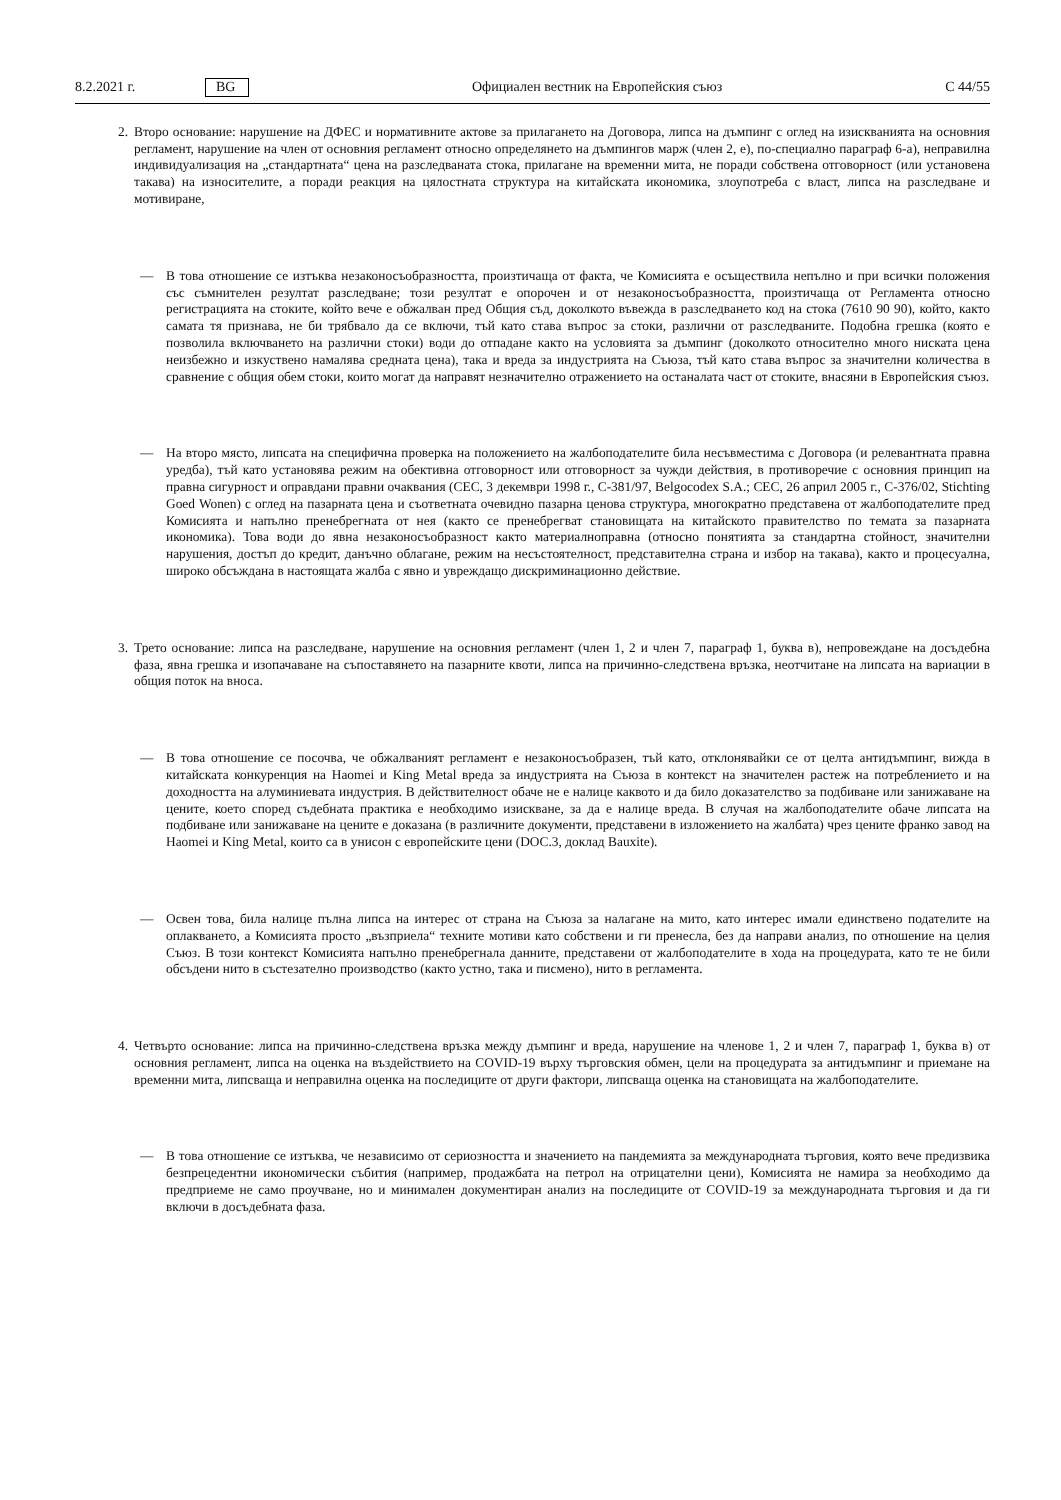8.2.2021 г. BG Официален вестник на Европейския съюз C 44/55
2.
Второ основание: нарушение на ДФЕС и нормативните актове за прилагането на Договора, липса на дъмпинг с оглед на изискванията на основния регламент, нарушение на член от основния регламент относно определянето на дъмпингов марж (член 2, е), по-специално параграф 6-а), неправилна индивидуализация на „стандартната“ цена на разследваната стока, прилагане на временни мита, не поради собствена отговорност (или установена такава) на износителите, а поради реакция на цялостната структура на китайската икономика, злоупотреба с власт, липса на разследване и мотивиране,
— В това отношение се изтъква незаконосъобразността, произтичаща от факта, че Комисията е осъществила непълно и при всички положения със съмнителен резултат разследване; този резултат е опорочен и от незаконосъобразността, произтичаща от Регламента относно регистрацията на стоките, който вече е обжалван пред Общия съд, доколкото въвежда в разследването код на стока (7610 90 90), който, както самата тя признава, не би трябвало да се включи, тъй като става въпрос за стоки, различни от разследваните. Подобна грешка (която е позволила включването на различни стоки) води до отпадане както на условията за дъмпинг (доколкото относително много ниската цена неизбежно и изкуствено намалява средната цена), така и вреда за индустрията на Съюза, тъй като става въпрос за значителни количества в сравнение с общия обем стоки, които могат да направят незначително отражението на останалата част от стоките, внасяни в Европейския съюз.
— На второ място, липсата на специфична проверка на положението на жалбоподателите била несъвместима с Договора (и релевантната правна уредба), тъй като установява режим на обективна отговорност или отговорност за чужди действия, в противоречие с основния принцип на правна сигурност и оправдани правни очаквания (CEC, 3 декември 1998 г., C-381/97, Belgocodex S.A.; CEC, 26 април 2005 г., C-376/02, Stichting Goed Wonen) с оглед на пазарната цена и съответната очевидно пазарна ценова структура, многократно представена от жалбоподателите пред Комисията и напълно пренебрегната от нея (както се пренебрегват становищата на китайското правителство по темата за пазарната икономика). Това води до явна незаконосъобразност както материалноправна (относно понятията за стандартна стойност, значителни нарушения, достъп до кредит, данъчно облагане, режим на несъстоятелност, представителна страна и избор на такава), както и процесуална, широко обсъждана в настоящата жалба с явно и увреждащо дискриминационно действие.
3.
Трето основание: липса на разследване, нарушение на основния регламент (член 1, 2 и член 7, параграф 1, буква в), непровеждане на досъдебна фаза, явна грешка и изопачаване на съпоставянето на пазарните квоти, липса на причинно-следствена връзка, неотчитане на липсата на вариации в общия поток на вноса.
— В това отношение се посочва, че обжалваният регламент е незаконосъобразен, тъй като, отклонявайки се от целта антидъмпинг, вижда в китайската конкуренция на Haomei и King Metal вреда за индустрията на Съюза в контекст на значителен растеж на потреблението и на доходността на алуминиевата индустрия. В действителност обаче не е налице каквото и да било доказателство за подбиване или занижаване на цените, което според съдебната практика е необходимо изискване, за да е налице вреда. В случая на жалбоподателите обаче липсата на подбиване или занижаване на цените е доказана (в различните документи, представени в изложението на жалбата) чрез цените франко завод на Haomei и King Metal, които са в унисон с европейските цени (DOC.3, доклад Bauxite).
— Освен това, била налице пълна липса на интерес от страна на Съюза за налагане на мито, като интерес имали единствено подателите на оплакването, а Комисията просто „възприела“ техните мотиви като собствени и ги пренесла, без да направи анализ, по отношение на целия Съюз. В този контекст Комисията напълно пренебрегнала данните, представени от жалбоподателите в хода на процедурата, като те не били обсъдени нито в състезателно производство (както устно, така и писмено), нито в регламента.
4.
Четвърто основание: липса на причинно-следствена връзка между дъмпинг и вреда, нарушение на членове 1, 2 и член 7, параграф 1, буква в) от основния регламент, липса на оценка на въздействието на COVID-19 върху търговския обмен, цели на процедурата за антидъмпинг и приемане на временни мита, липсваща и неправилна оценка на последиците от други фактори, липсваща оценка на становищата на жалбоподателите.
— В това отношение се изтъква, че независимо от сериозността и значението на пандемията за международната търговия, която вече предизвика безпрецедентни икономически събития (например, продажбата на петрол на отрицателни цени), Комисията не намира за необходимо да предприеме не само проучване, но и минимален документиран анализ на последиците от COVID-19 за международната търговия и да ги включи в досъдебната фаза.